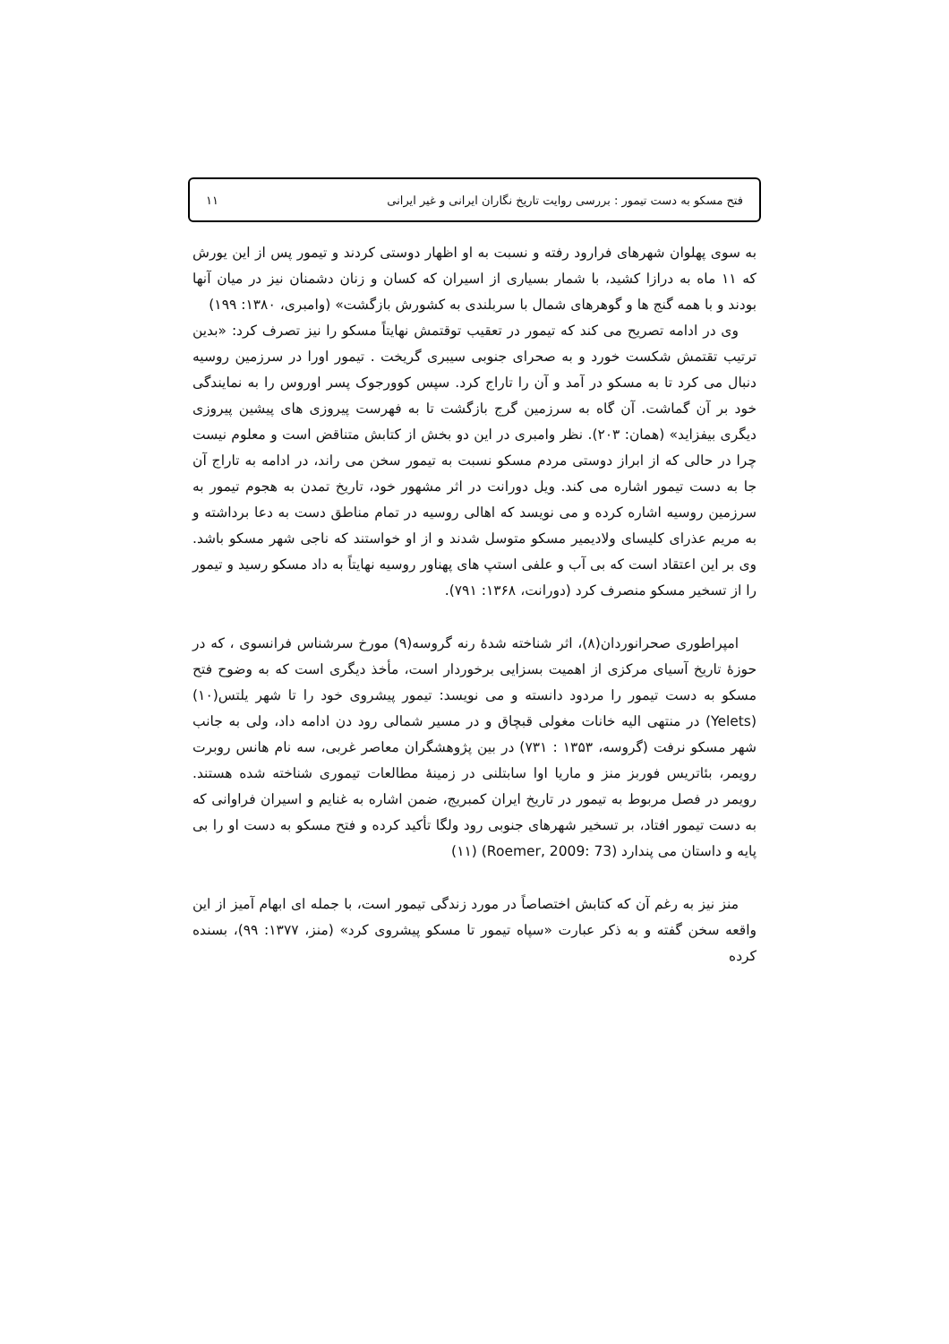فتح مسکو به دست تیمور : بررسی روایت تاریخ نگاران ایرانی و غیر ایرانی ۱۱
به سوی پهلوان شهرهای فرارود رفته و نسبت به او اظهار دوستی کردند و تیمور پس از این یورش که ۱۱ ماه به درازا کشید، با شمار بسیاری از اسیران که کسان و زنان دشمنان نیز در میان آنها بودند و با همه گنج ها و گوهرهای شمال با سربلندی به کشورش بازگشت» (وامبری، ۱۳۸۰: ۱۹۹)
وی در ادامه تصریح می کند که تیمور در تعقیب توقتمش نهایتاً مسکو را نیز تصرف کرد: «بدین ترتیب تقتمش شکست خورد و به صحرای جنوبی سیبری گریخت . تیمور اورا در سرزمین روسیه دنبال می کرد تا به مسکو در آمد و آن را تاراج کرد. سپس کوورجوک پسر اوروس را به نمایندگی خود بر آن گماشت. آن گاه به سرزمین گرج بازگشت تا به فهرست پیروزی های پیشین پیروزی دیگری بیفزاید» (همان: ۲۰۳). نظر وامبری در این دو بخش از کتابش متناقض است و معلوم نیست چرا در حالی که از ابراز دوستی مردم مسکو نسبت به تیمور سخن می راند، در ادامه به تاراج آن جا به دست تیمور اشاره می کند. ویل دورانت در اثر مشهور خود، تاریخ تمدن به هجوم تیمور به سرزمین روسیه اشاره کرده و می نویسد که اهالی روسیه در تمام مناطق دست به دعا برداشته و به مریم عذرای کلیسای ولادیمیر مسکو متوسل شدند و از او خواستند که ناجی شهر مسکو باشد. وی بر این اعتقاد است که بی آب و علفی استپ های پهناور روسیه نهایتاً به داد مسکو رسید و تیمور را از تسخیر مسکو منصرف کرد (دورانت، ۱۳۶۸: ۷۹۱).
امپراطوری صحرانوردان(۸)، اثر شناخته شدهٔ رنه گروسه(۹) مورخ سرشناس فرانسوی ، که در حوزهٔ تاریخ آسیای مرکزی از اهمیت بسزایی برخوردار است، مأخذ دیگری است که به وضوح فتح مسکو به دست تیمور را مردود دانسته و می نویسد: تیمور پیشروی خود را تا شهر یلتس(۱۰) (Yelets) در منتهی الیه خانات مغولی قبچاق و در مسیر شمالی رود دن ادامه داد، ولی به جانب شهر مسکو نرفت (گروسه، ۱۳۵۳ : ۷۳۱) در بین پژوهشگران معاصر غربی، سه نام هانس روبرت رویمر، بئاتریس فوربز منز و ماریا اوا سابتلنی در زمینهٔ مطالعات تیموری شناخته شده هستند. رویمر در فصل مربوط به تیمور در تاریخ ایران کمبریج، ضمن اشاره به غنایم و اسیران فراوانی که به دست تیمور افتاد، بر تسخیر شهرهای جنوبی رود ولگا تأکید کرده و فتح مسکو به دست او را بی پایه و داستان می پندارد (Roemer, 2009: 73) (۱۱)
منز نیز به رغم آن که کتابش اختصاصاً در مورد زندگی تیمور است، با جمله ای ابهام آمیز از این واقعه سخن گفته و به ذکر عبارت «سپاه تیمور تا مسکو پیشروی کرد» (منز، ۱۳۷۷: ۹۹)، بسنده کرده